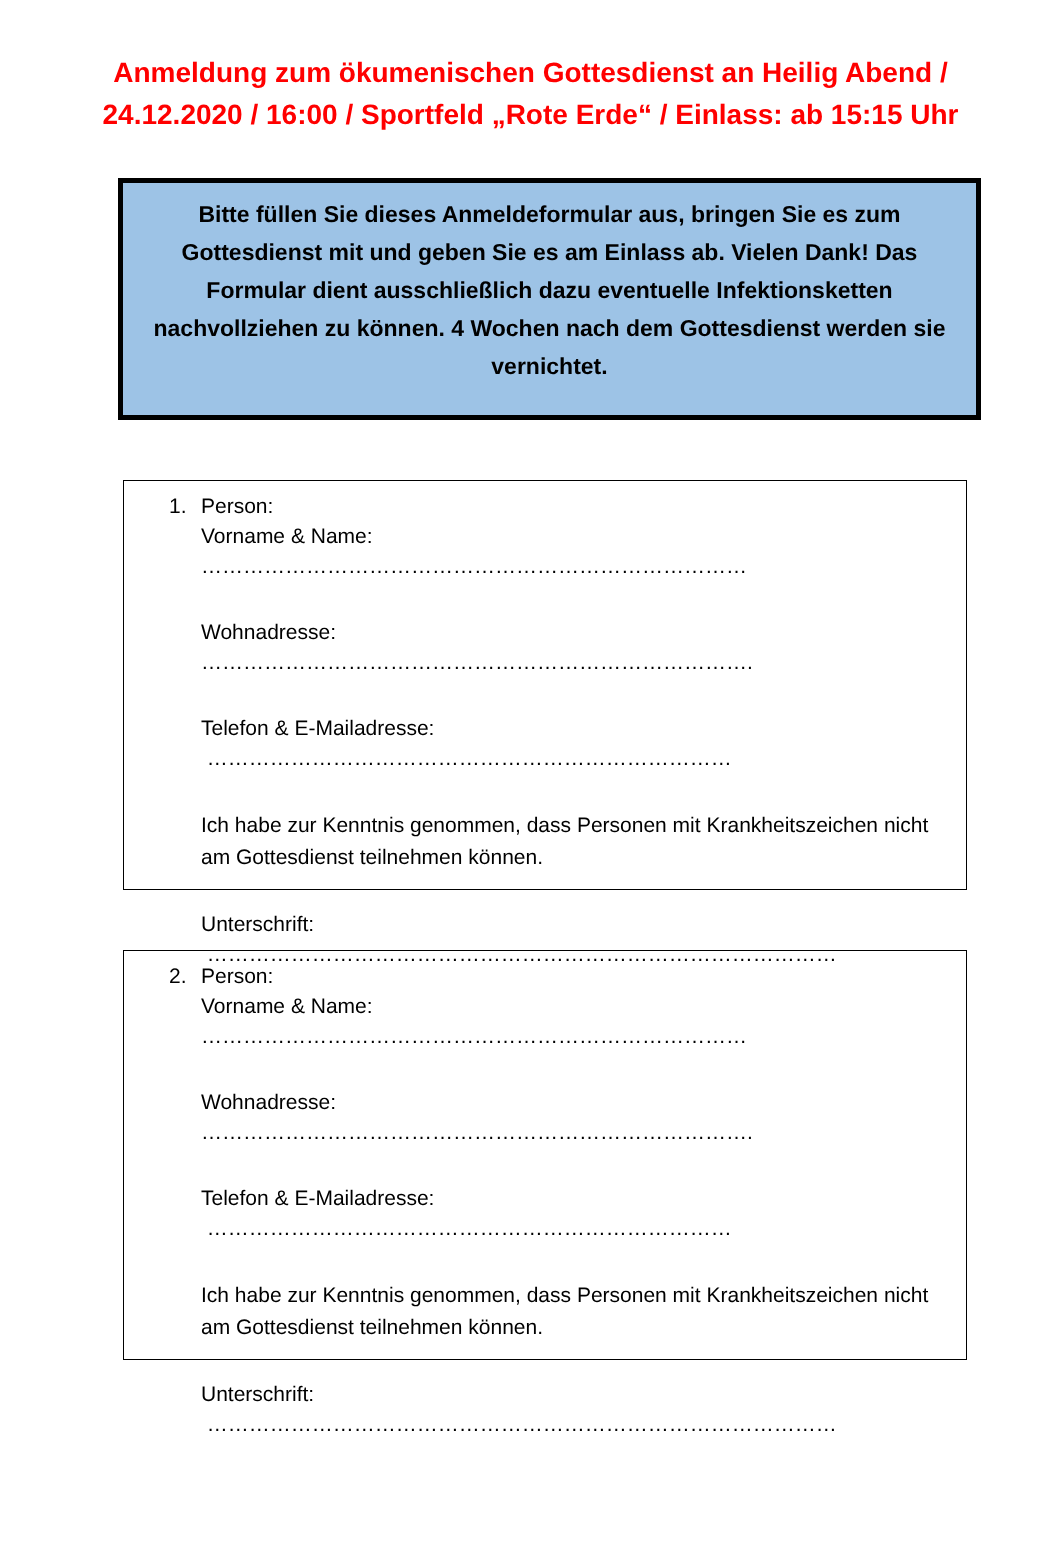Anmeldung zum ökumenischen Gottesdienst an Heilig Abend / 24.12.2020 / 16:00 / Sportfeld „Rote Erde“ / Einlass: ab 15:15 Uhr
Bitte füllen Sie dieses Anmeldeformular aus, bringen Sie es zum Gottesdienst mit und geben Sie es am Einlass ab. Vielen Dank! Das Formular dient ausschließlich dazu eventuelle Infektionsketten nachvollziehen zu können. 4 Wochen nach dem Gottesdienst werden sie vernichtet.
1. Person:
Vorname & Name: ……………………………………………………………………
Wohnadresse: …………………………………………………………………….
Telefon & E-Mailadresse: …………………………………………………………………
Ich habe zur Kenntnis genommen, dass Personen mit Krankheitszeichen nicht am Gottesdienst teilnehmen können.
Unterschrift: ………………………………………………………………………………
2. Person:
Vorname & Name: ……………………………………………………………………
Wohnadresse: …………………………………………………………………….
Telefon & E-Mailadresse: …………………………………………………………………
Ich habe zur Kenntnis genommen, dass Personen mit Krankheitszeichen nicht am Gottesdienst teilnehmen können.
Unterschrift: ………………………………………………………………………………